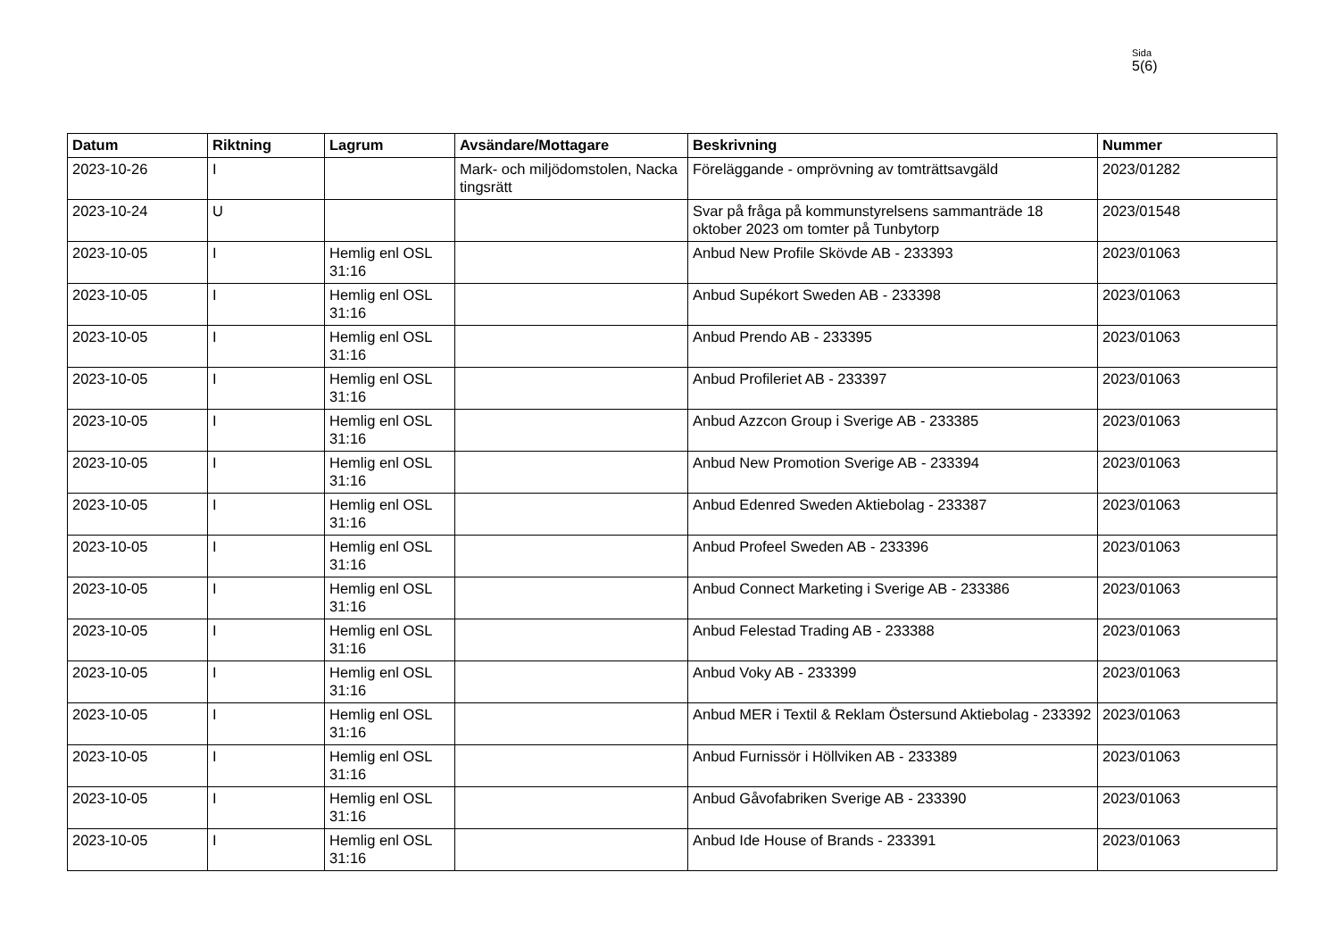Sida
5(6)
| Datum | Riktning | Lagrum | Avsändare/Mottagare | Beskrivning | Nummer |
| --- | --- | --- | --- | --- | --- |
| 2023-10-26 | I | | Mark- och miljödomstolen, Nacka tingsrätt | Föreläggande - omprövning av tomträttsavgäld | 2023/01282 |
| 2023-10-24 | U | | | Svar på fråga på kommunstyrelsens sammanträde 18 oktober 2023 om tomter på Tunbytorp | 2023/01548 |
| 2023-10-05 | I | Hemlig enl OSL 31:16 | | Anbud New Profile Skövde AB - 233393 | 2023/01063 |
| 2023-10-05 | I | Hemlig enl OSL 31:16 | | Anbud Supékort Sweden AB - 233398 | 2023/01063 |
| 2023-10-05 | I | Hemlig enl OSL 31:16 | | Anbud Prendo AB - 233395 | 2023/01063 |
| 2023-10-05 | I | Hemlig enl OSL 31:16 | | Anbud Profileriet AB - 233397 | 2023/01063 |
| 2023-10-05 | I | Hemlig enl OSL 31:16 | | Anbud Azzcon Group i Sverige AB - 233385 | 2023/01063 |
| 2023-10-05 | I | Hemlig enl OSL 31:16 | | Anbud New Promotion Sverige AB - 233394 | 2023/01063 |
| 2023-10-05 | I | Hemlig enl OSL 31:16 | | Anbud Edenred Sweden Aktiebolag - 233387 | 2023/01063 |
| 2023-10-05 | I | Hemlig enl OSL 31:16 | | Anbud Profeel Sweden AB - 233396 | 2023/01063 |
| 2023-10-05 | I | Hemlig enl OSL 31:16 | | Anbud Connect Marketing i Sverige AB - 233386 | 2023/01063 |
| 2023-10-05 | I | Hemlig enl OSL 31:16 | | Anbud Felestad Trading AB - 233388 | 2023/01063 |
| 2023-10-05 | I | Hemlig enl OSL 31:16 | | Anbud Voky AB - 233399 | 2023/01063 |
| 2023-10-05 | I | Hemlig enl OSL 31:16 | | Anbud MER i Textil & Reklam Östersund Aktiebolag - 233392 | 2023/01063 |
| 2023-10-05 | I | Hemlig enl OSL 31:16 | | Anbud Furnissör i Höllviken AB - 233389 | 2023/01063 |
| 2023-10-05 | I | Hemlig enl OSL 31:16 | | Anbud Gåvofabriken Sverige AB - 233390 | 2023/01063 |
| 2023-10-05 | I | Hemlig enl OSL 31:16 | | Anbud Ide House of Brands - 233391 | 2023/01063 |